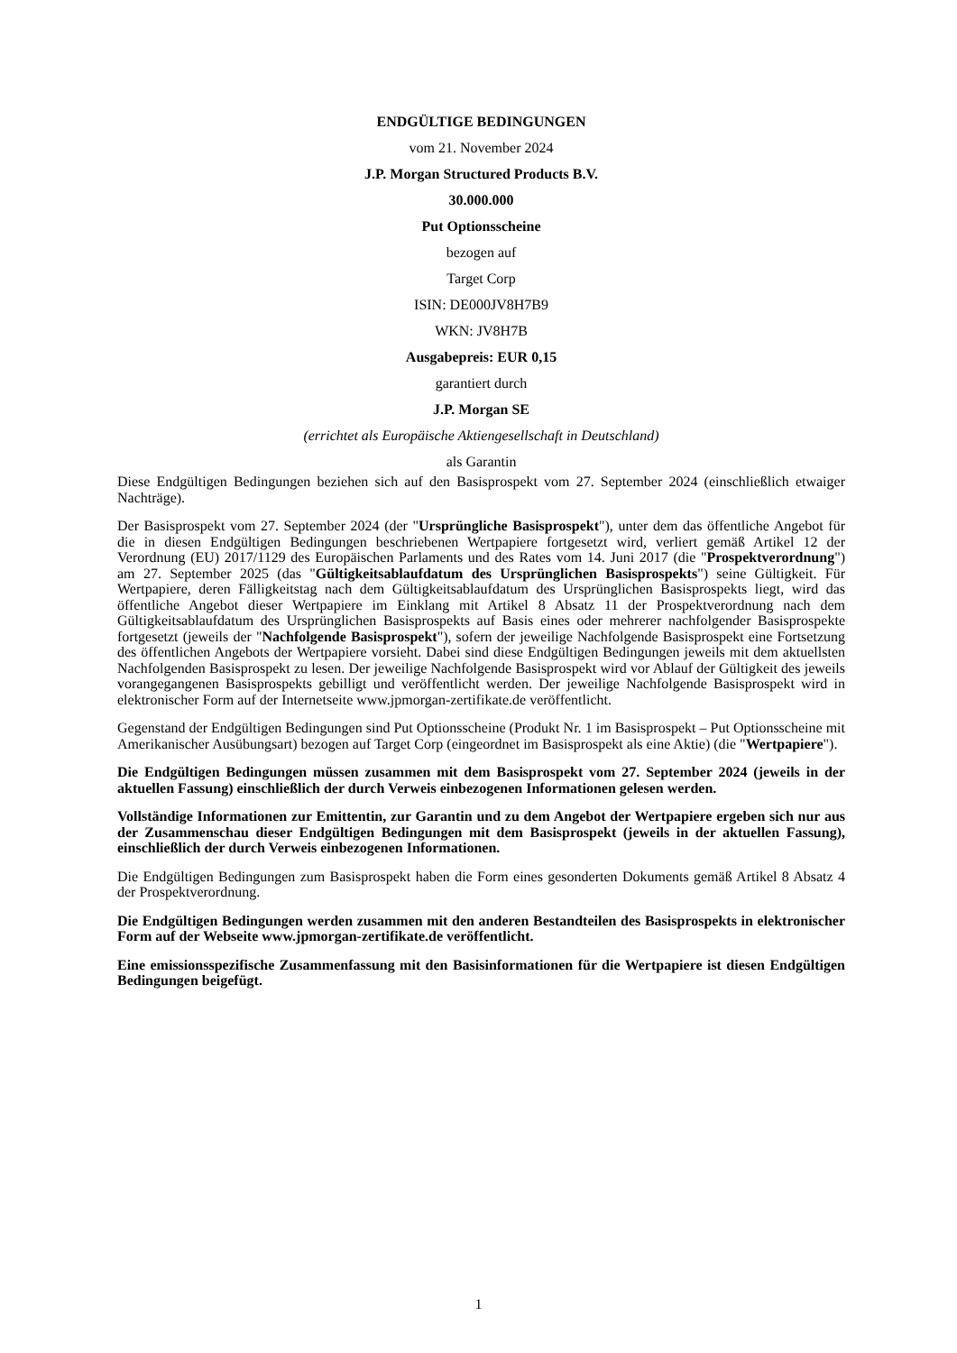ENDGÜLTIGE BEDINGUNGEN
vom 21. November 2024
J.P. Morgan Structured Products B.V.
30.000.000
Put Optionsscheine
bezogen auf
Target Corp
ISIN: DE000JV8H7B9
WKN: JV8H7B
Ausgabepreis: EUR 0,15
garantiert durch
J.P. Morgan SE
(errichtet als Europäische Aktiengesellschaft in Deutschland)
als Garantin
Diese Endgültigen Bedingungen beziehen sich auf den Basisprospekt vom 27. September 2024 (einschließlich etwaiger Nachträge).
Der Basisprospekt vom 27. September 2024 (der "Ursprüngliche Basisprospekt"), unter dem das öffentliche Angebot für die in diesen Endgültigen Bedingungen beschriebenen Wertpapiere fortgesetzt wird, verliert gemäß Artikel 12 der Verordnung (EU) 2017/1129 des Europäischen Parlaments und des Rates vom 14. Juni 2017 (die "Prospektverordnung") am 27. September 2025 (das "Gültigkeitsablaufdatum des Ursprünglichen Basisprospekts") seine Gültigkeit. Für Wertpapiere, deren Fälligkeitstag nach dem Gültigkeitsablaufdatum des Ursprünglichen Basisprospekts liegt, wird das öffentliche Angebot dieser Wertpapiere im Einklang mit Artikel 8 Absatz 11 der Prospektverordnung nach dem Gültigkeitsablaufdatum des Ursprünglichen Basisprospekts auf Basis eines oder mehrerer nachfolgender Basisprospekte fortgesetzt (jeweils der "Nachfolgende Basisprospekt"), sofern der jeweilige Nachfolgende Basisprospekt eine Fortsetzung des öffentlichen Angebots der Wertpapiere vorsieht. Dabei sind diese Endgültigen Bedingungen jeweils mit dem aktuellsten Nachfolgenden Basisprospekt zu lesen. Der jeweilige Nachfolgende Basisprospekt wird vor Ablauf der Gültigkeit des jeweils vorangegangenen Basisprospekts gebilligt und veröffentlicht werden. Der jeweilige Nachfolgende Basisprospekt wird in elektronischer Form auf der Internetseite www.jpmorgan-zertifikate.de veröffentlicht.
Gegenstand der Endgültigen Bedingungen sind Put Optionsscheine (Produkt Nr. 1 im Basisprospekt – Put Optionsscheine mit Amerikanischer Ausübungsart) bezogen auf Target Corp (eingeordnet im Basisprospekt als eine Aktie) (die "Wertpapiere").
Die Endgültigen Bedingungen müssen zusammen mit dem Basisprospekt vom 27. September 2024 (jeweils in der aktuellen Fassung) einschließlich der durch Verweis einbezogenen Informationen gelesen werden.
Vollständige Informationen zur Emittentin, zur Garantin und zu dem Angebot der Wertpapiere ergeben sich nur aus der Zusammenschau dieser Endgültigen Bedingungen mit dem Basisprospekt (jeweils in der aktuellen Fassung), einschließlich der durch Verweis einbezogenen Informationen.
Die Endgültigen Bedingungen zum Basisprospekt haben die Form eines gesonderten Dokuments gemäß Artikel 8 Absatz 4 der Prospektverordnung.
Die Endgültigen Bedingungen werden zusammen mit den anderen Bestandteilen des Basisprospekts in elektronischer Form auf der Webseite www.jpmorgan-zertifikate.de veröffentlicht.
Eine emissionsspezifische Zusammenfassung mit den Basisinformationen für die Wertpapiere ist diesen Endgültigen Bedingungen beigefügt.
1